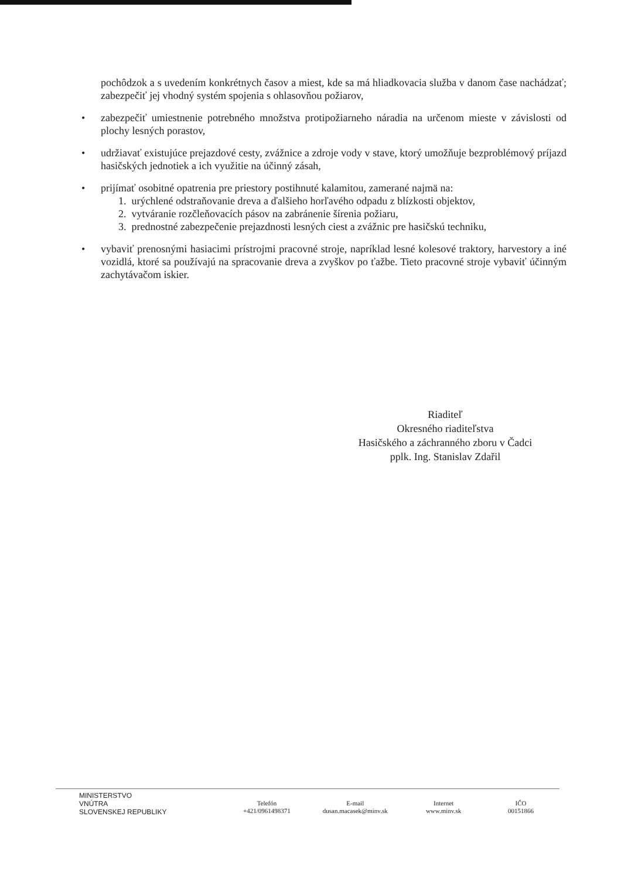pochôdzok a s uvedením konkrétnych časov a miest, kde sa má hliadkovacia služba v danom čase nachádzať; zabezpečiť jej vhodný systém spojenia s ohlasovňou požiarov,
• zabezpečiť umiestnenie potrebného množstva protipožiarneho náradia na určenom mieste v závislosti od plochy lesných porastov,
• udržiavať existujúce prejazdové cesty, zvážnice a zdroje vody v stave, ktorý umožňuje bezproblémový príjazd hasičských jednotiek a ich využitie na účinný zásah,
• prijímať osobitné opatrenia pre priestory postihnuté kalamitou, zamerané najmä na:
1. urýchlené odstraňovanie dreva a ďalšieho horľavého odpadu z blízkosti objektov,
2. vytváranie rozčleňovacích pásov na zabránenie šírenia požiaru,
3. prednostné zabezpečenie prejazdnosti lesných ciest a zvážnic pre hasičskú techniku,
• vybaviť prenosnými hasiacimi prístrojmi pracovné stroje, napríklad lesné kolesové traktory, harvestory a iné vozidlá, ktoré sa používajú na spracovanie dreva a zvyškov po ťažbe. Tieto pracovné stroje vybaviť účinným zachytávačom iskier.
Riaditeľ
Okresného riaditeľstva
Hasičského a záchranného zboru v Čadci
pplk. Ing. Stanislav Zdařil
MINISTERSTVO
VNÚTRA
SLOVENSKEJ REPUBLIKY
Telefón
+421/0961498371
E-mail
dusan.macasek@minv.sk
Internet
www.minv.sk
IČO
00151866